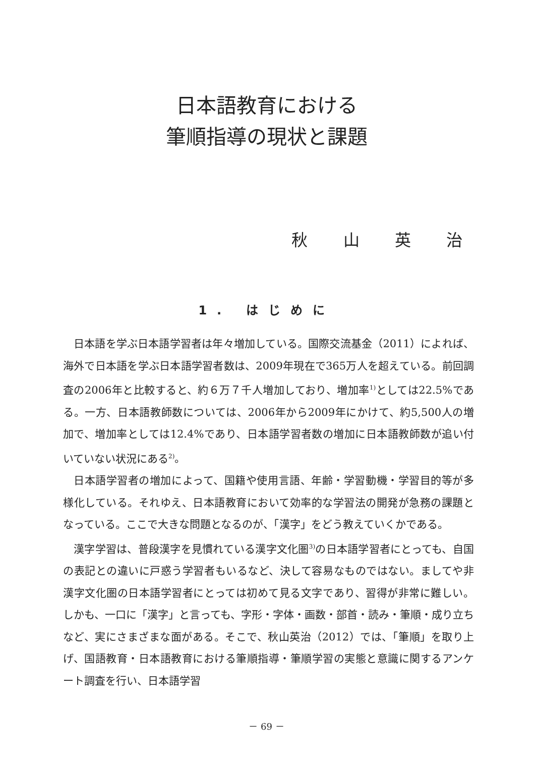日本語教育における
筆順指導の現状と課題
秋 山 英 治
1. はじめに
日本語を学ぶ日本語学習者は年々増加している。国際交流基金（2011）によれば、海外で日本語を学ぶ日本語学習者数は、2009年現在で365万人を超えている。前回調査の2006年と比較すると、約６万７千人増加しており、増加率<sup>1)</sup>としては22.5%である。一方、日本語教師数については、2006年から2009年にかけて、約5,500人の増加で、増加率としては12.4%であり、日本語学習者数の増加に日本語教師数が追い付いていない状況にある<sup>2)</sup>。
日本語学習者の増加によって、国籍や使用言語、年齢・学習動機・学習目的等が多様化している。それゆえ、日本語教育において効率的な学習法の開発が急務の課題となっている。ここで大きな問題となるのが、「漢字」をどう教えていくかである。
漢字学習は、普段漢字を見慣れている漢字文化圏<sup>3)</sup>の日本語学習者にとっても、自国の表記との違いに戸惑う学習者もいるなど、決して容易なものではない。ましてや非漢字文化圏の日本語学習者にとっては初めて見る文字であり、習得が非常に難しい。しかも、一口に「漢字」と言っても、字形・字体・画数・部首・読み・筆順・成り立ちなど、実にさまざまな面がある。そこで、秋山英治（2012）では、「筆順」を取り上げ、国語教育・日本語教育における筆順指導・筆順学習の実態と意識に関するアンケート調査を行い、日本語学習
－ 69 －